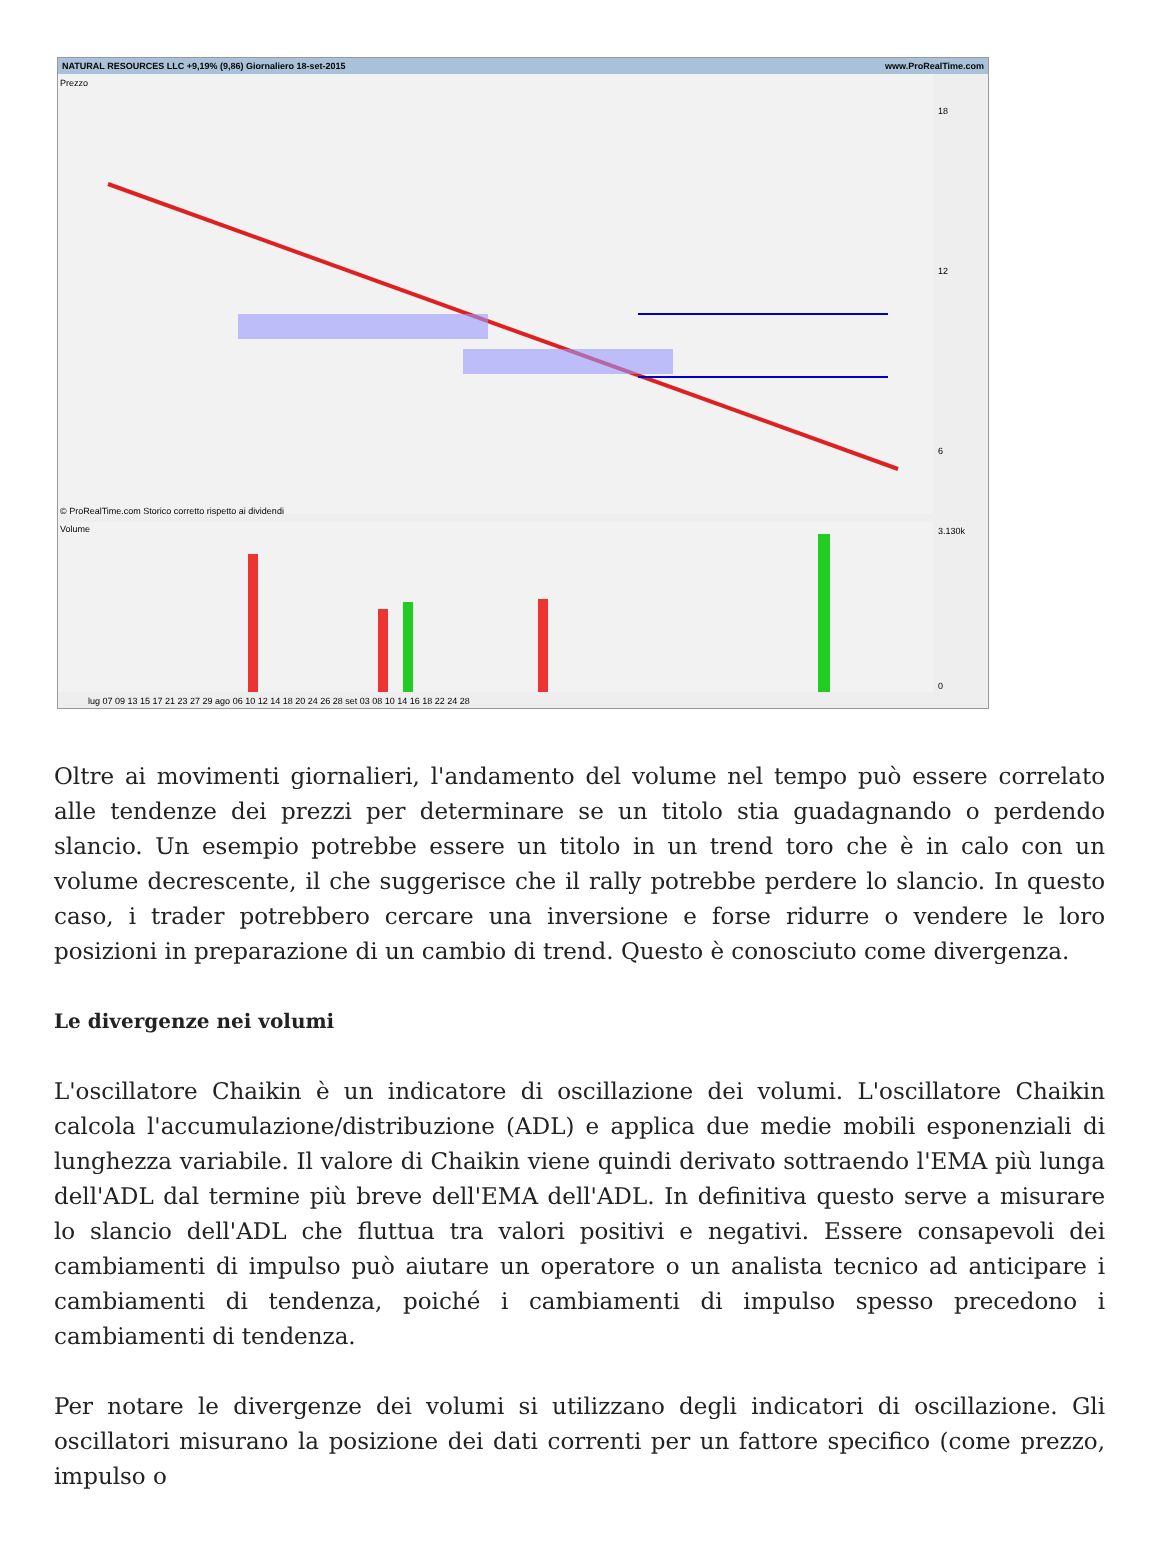NATURAL RESOURCES LLC +9,19% (9,86) Giornaliero 18-set-2015 www.ProRealTime.com
Prezzo
© ProRealTime.com Storico corretto rispetto ai dividendi
Volume
18
12
6
3.130k
0
lug 07 09 13 15 17 21 23 27 29 ago 06 10 12 14 18 20 24 26 28 set 03 08 10 14 16 18 22 24 28
Oltre ai movimenti giornalieri, l'andamento del volume nel tempo può essere correlato alle tendenze dei prezzi per determinare se un titolo stia guadagnando o perdendo slancio. Un esempio potrebbe essere un titolo in un trend toro che è in calo con un volume decrescente, il che suggerisce che il rally potrebbe perdere lo slancio. In questo caso, i trader potrebbero cercare una inversione e forse ridurre o vendere le loro posizioni in preparazione di un cambio di trend. Questo è conosciuto come divergenza.
Le divergenze nei volumi
L'oscillatore Chaikin è un indicatore di oscillazione dei volumi. L'oscillatore Chaikin calcola l'accumulazione/distribuzione (ADL) e applica due medie mobili esponenziali di lunghezza variabile. Il valore di Chaikin viene quindi derivato sottraendo l'EMA più lunga dell'ADL dal termine più breve dell'EMA dell'ADL. In definitiva questo serve a misurare lo slancio dell'ADL che fluttua tra valori positivi e negativi. Essere consapevoli dei cambiamenti di impulso può aiutare un operatore o un analista tecnico ad anticipare i cambiamenti di tendenza, poiché i cambiamenti di impulso spesso precedono i cambiamenti di tendenza.
Per notare le divergenze dei volumi si utilizzano degli indicatori di oscillazione. Gli oscillatori misurano la posizione dei dati correnti per un fattore specifico (come prezzo, impulso o